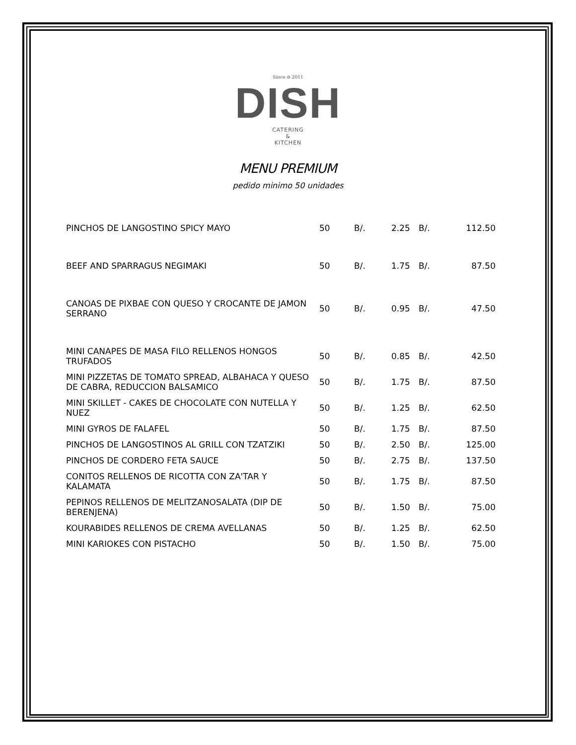Since ⊖ 2011
DISH
CATERING
&
KITCHEN
MENU PREMIUM
pedido minimo 50 unidades
| PINCHOS DE LANGOSTINO SPICY MAYO | 50 | B/. | 2.25 | B/. | 112.50 |
| BEEF AND SPARRAGUS NEGIMAKI | 50 | B/. | 1.75 | B/. | 87.50 |
| CANOAS DE PIXBAE CON QUESO Y CROCANTE DE JAMON SERRANO | 50 | B/. | 0.95 | B/. | 47.50 |
| MINI CANAPES DE MASA FILO RELLENOS HONGOS TRUFADOS | 50 | B/. | 0.85 | B/. | 42.50 |
| MINI PIZZETAS DE TOMATO SPREAD, ALBAHACA Y QUESO DE CABRA, REDUCCION BALSAMICO | 50 | B/. | 1.75 | B/. | 87.50 |
| MINI SKILLET - CAKES DE CHOCOLATE CON NUTELLA Y NUEZ | 50 | B/. | 1.25 | B/. | 62.50 |
| MINI GYROS DE FALAFEL | 50 | B/. | 1.75 | B/. | 87.50 |
| PINCHOS DE LANGOSTINOS AL GRILL CON TZATZIKI | 50 | B/. | 2.50 | B/. | 125.00 |
| PINCHOS DE CORDERO FETA SAUCE | 50 | B/. | 2.75 | B/. | 137.50 |
| CONITOS RELLENOS DE RICOTTA CON ZA'TAR Y KALAMATA | 50 | B/. | 1.75 | B/. | 87.50 |
| PEPINOS RELLENOS DE MELITZANOSALATA (DIP DE BERENJENA) | 50 | B/. | 1.50 | B/. | 75.00 |
| KOURABIDES RELLENOS DE CREMA AVELLANAS | 50 | B/. | 1.25 | B/. | 62.50 |
| MINI KARIOKES CON PISTACHO | 50 | B/. | 1.50 | B/. | 75.00 |